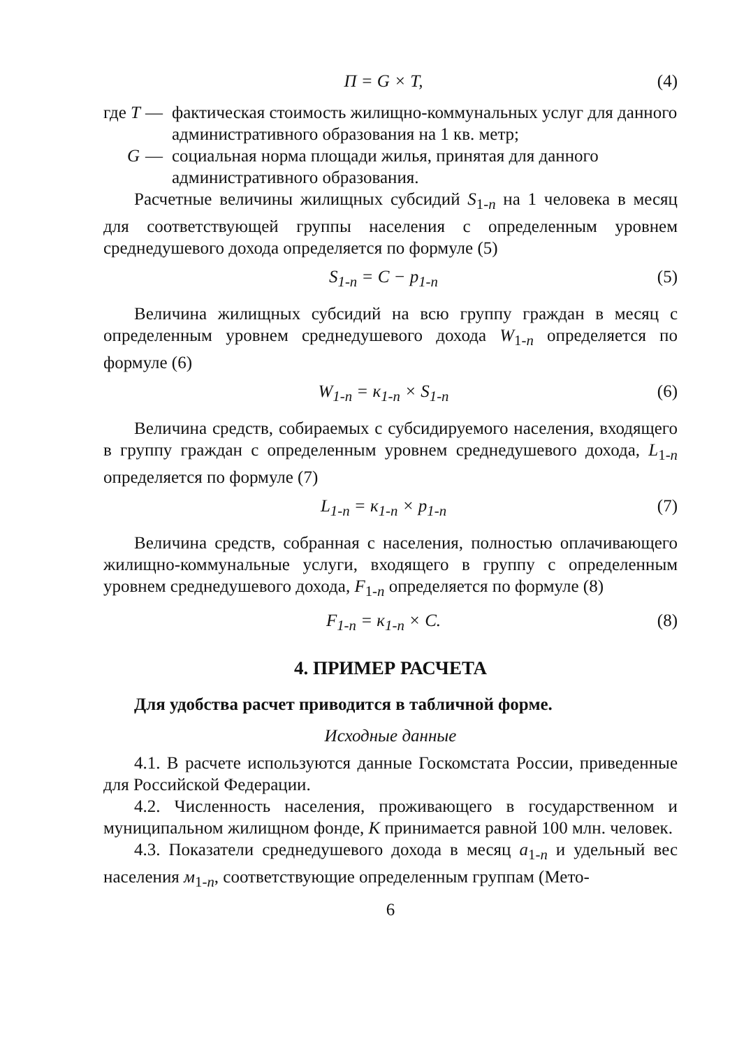П = G × T, (4)
где T
—
фактическая стоимость жилищно-коммунальных услуг для данного административного образования на 1 кв. метр;
G
—
социальная норма площади жилья, принятая для данного административного образования.
Расчетные величины жилищных субсидий S<sub>1-n</sub> на 1 человека в месяц для соответствующей группы населения с определенным уровнем среднедушевого дохода определяется по формуле (5)
S<sub>1-n</sub> = C − p<sub>1-n</sub> (5)
Величина жилищных субсидий на всю группу граждан в месяц с определенным уровнем среднедушевого дохода W<sub>1-n</sub> определяется по формуле (6)
W<sub>1-n</sub> = к<sub>1-n</sub> × S<sub>1-n</sub> (6)
Величина средств, собираемых с субсидируемого населения, входящего в группу граждан с определенным уровнем среднедушевого дохода, L<sub>1-n</sub> определяется по формуле (7)
L<sub>1-n</sub> = к<sub>1-n</sub> × p<sub>1-n</sub> (7)
Величина средств, собранная с населения, полностью оплачивающего жилищно-коммунальные услуги, входящего в группу с определенным уровнем среднедушевого дохода, F<sub>1-n</sub> определяется по формуле (8)
F<sub>1-n</sub> = к<sub>1-n</sub> × C. (8)
4. ПРИМЕР РАСЧЕТА
Для удобства расчет приводится в табличной форме.
Исходные данные
4.1. В расчете используются данные Госкомстата России, приведенные для Российской Федерации.
4.2. Численность населения, проживающего в государственном и муниципальном жилищном фонде, К принимается равной 100 млн. человек.
4.3. Показатели среднедушевого дохода в месяц а<sub>1-n</sub> и удельный вес населения м<sub>1-n</sub>, соответствующие определенным группам (Мето-
6